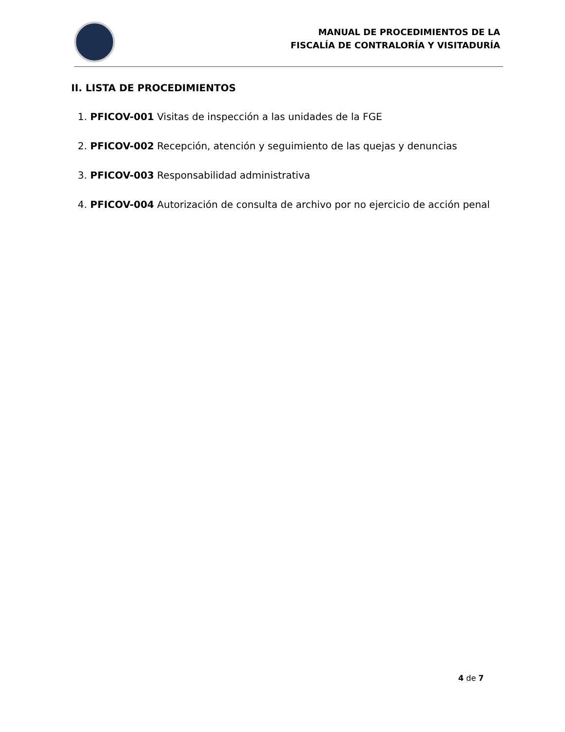MANUAL DE PROCEDIMIENTOS DE LA
FISCALÍA DE CONTRALORÍA Y VISITADURÍA
II. LISTA DE PROCEDIMIENTOS
1. PFICOV-001 Visitas de inspección a las unidades de la FGE
2. PFICOV-002 Recepción, atención y seguimiento de las quejas y denuncias
3. PFICOV-003 Responsabilidad administrativa
4. PFICOV-004 Autorización de consulta de archivo por no ejercicio de acción penal
4 de 7